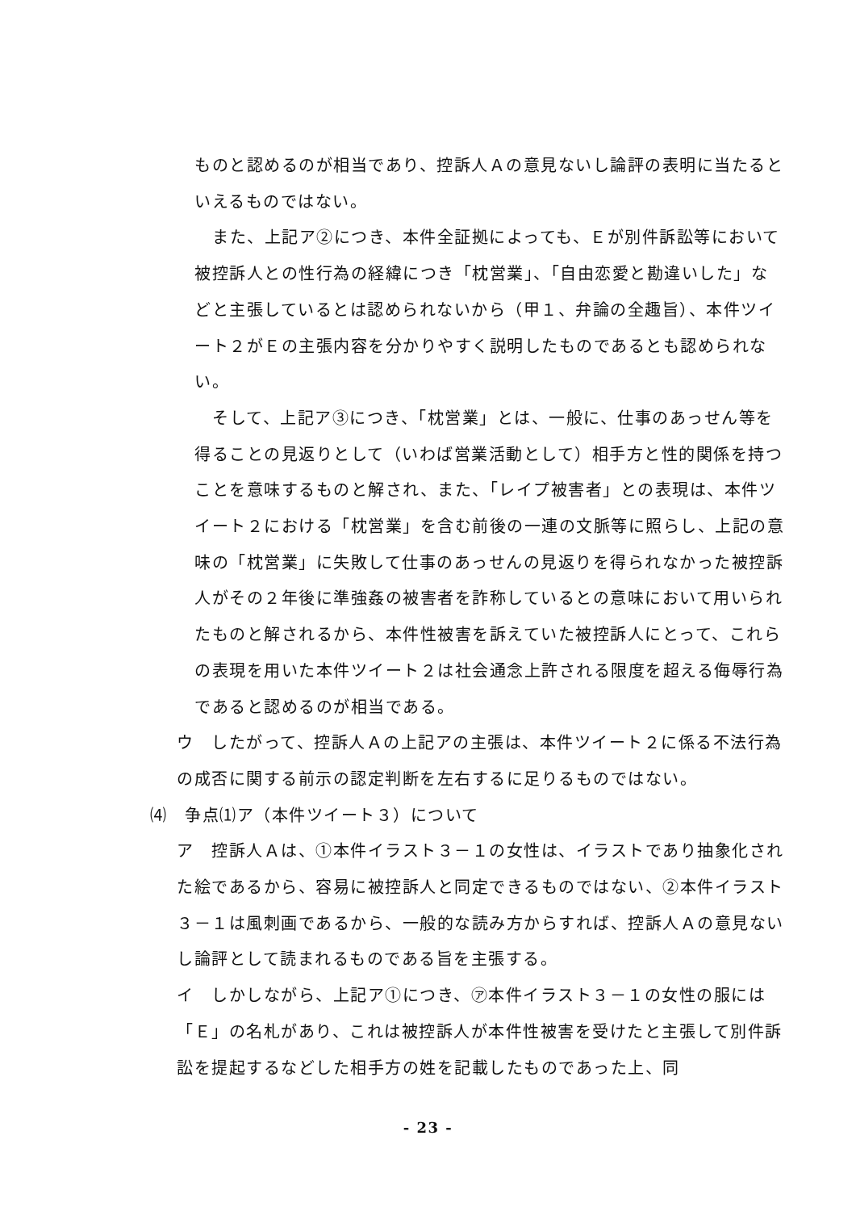ものと認めるのが相当であり、控訴人Ａの意見ないし論評の表明に当たるといえるものではない。
また、上記ア②につき、本件全証拠によっても、Ｅが別件訴訟等において被控訴人との性行為の経緯につき「枕営業」、「自由恋愛と勘違いした」などと主張しているとは認められないから（甲１、弁論の全趣旨）、本件ツイート２がＥの主張内容を分かりやすく説明したものであるとも認められない。
そして、上記ア③につき、「枕営業」とは、一般に、仕事のあっせん等を得ることの見返りとして（いわば営業活動として）相手方と性的関係を持つことを意味するものと解され、また、「レイプ被害者」との表現は、本件ツイート２における「枕営業」を含む前後の一連の文脈等に照らし、上記の意味の「枕営業」に失敗して仕事のあっせんの見返りを得られなかった被控訴人がその２年後に準強姦の被害者を詐称しているとの意味において用いられたものと解されるから、本件性被害を訴えていた被控訴人にとって、これらの表現を用いた本件ツイート２は社会通念上許される限度を超える侮辱行為であると認めるのが相当である。
ウ　したがって、控訴人Ａの上記アの主張は、本件ツイート２に係る不法行為の成否に関する前示の認定判断を左右するに足りるものではない。
⑷　争点⑴ア（本件ツイート３）について
ア　控訴人Ａは、①本件イラスト３－１の女性は、イラストであり抽象化された絵であるから、容易に被控訴人と同定できるものではない、②本件イラスト３－１は風刺画であるから、一般的な読み方からすれば、控訴人Ａの意見ないし論評として読まれるものである旨を主張する。
イ　しかしながら、上記ア①につき、㋐本件イラスト３－１の女性の服には「Ｅ」の名札があり、これは被控訴人が本件性被害を受けたと主張して別件訴訟を提起するなどした相手方の姓を記載したものであった上、同
- 23 -